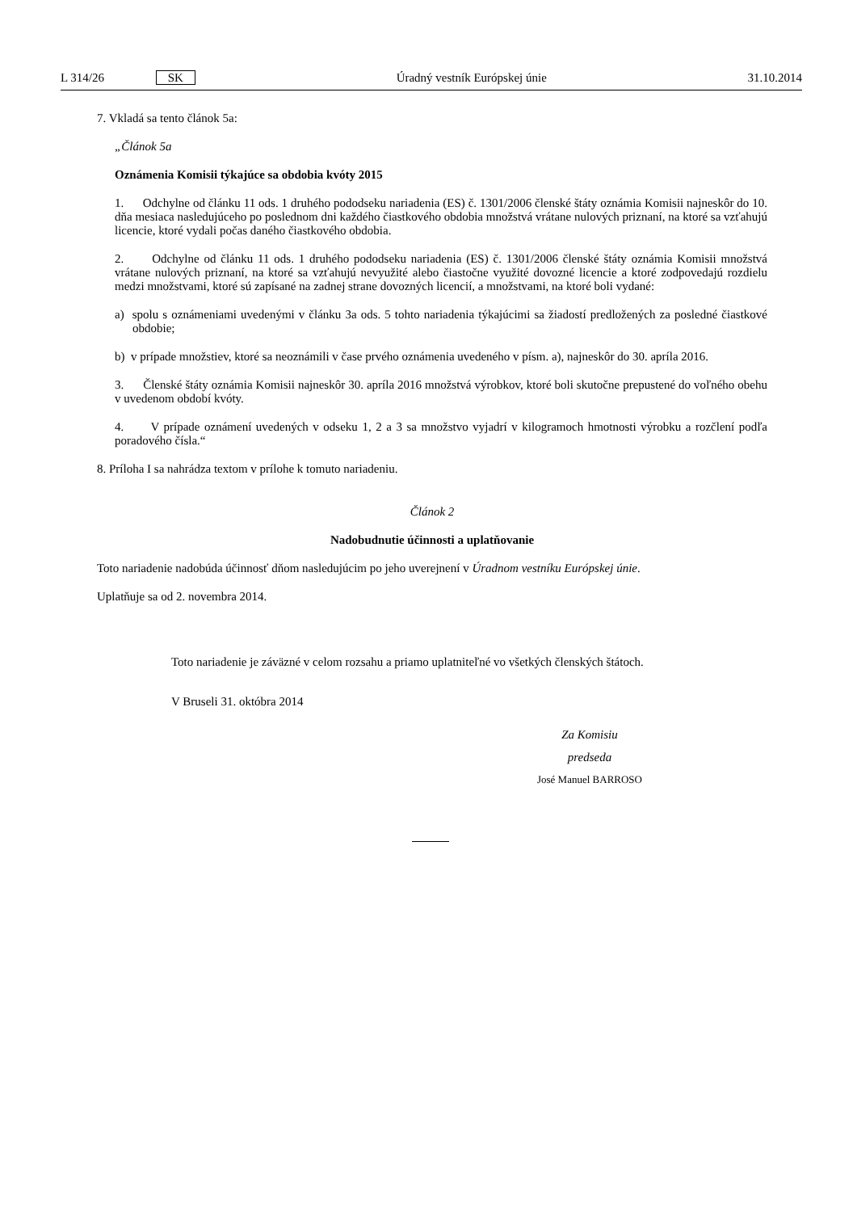L 314/26 SK Úradný vestník Európskej únie 31.10.2014
7. Vkladá sa tento článok 5a:
„Článok 5a
Oznámenia Komisii týkajúce sa obdobia kvóty 2015
1. Odchylne od článku 11 ods. 1 druhého pododseku nariadenia (ES) č. 1301/2006 členské štáty oznámia Komisii najneskôr do 10. dňa mesiaca nasledujúceho po poslednom dni každého čiastkového obdobia množstvá vrátane nulových priznaní, na ktoré sa vzťahujú licencie, ktoré vydali počas daného čiastkového obdobia.
2. Odchylne od článku 11 ods. 1 druhého pododseku nariadenia (ES) č. 1301/2006 členské štáty oznámia Komisii množstvá vrátane nulových priznaní, na ktoré sa vzťahujú nevyužité alebo čiastočne využité dovozné licencie a ktoré zodpovedajú rozdielu medzi množstvami, ktoré sú zapísané na zadnej strane dovozných licencií, a množstvami, na ktoré boli vydané:
a) spolu s oznámeniami uvedenými v článku 3a ods. 5 tohto nariadenia týkajúcimi sa žiadostí predložených za posledné čiastkové obdobie;
b) v prípade množstiev, ktoré sa neoznámili v čase prvého oznámenia uvedeného v písm. a), najneskôr do 30. apríla 2016.
3. Členské štáty oznámia Komisii najneskôr 30. apríla 2016 množstvá výrobkov, ktoré boli skutočne prepustené do voľného obehu v uvedenom období kvóty.
4. V prípade oznámení uvedených v odseku 1, 2 a 3 sa množstvo vyjadrí v kilogramoch hmotnosti výrobku a rozčlení podľa poradového čísla.“
8. Príloha I sa nahrádza textom v prílohe k tomuto nariadeniu.
Článok 2
Nadobudnutie účinnosti a uplatňovanie
Toto nariadenie nadobúda účinnosť dňom nasledujúcim po jeho uverejnení v Úradnom vestníku Európskej únie.
Uplatňuje sa od 2. novembra 2014.
Toto nariadenie je záväzné v celom rozsahu a priamo uplatniteľné vo všetkých členských štátoch.
V Bruseli 31. októbra 2014
Za Komisiu
predseda
José Manuel BARROSO